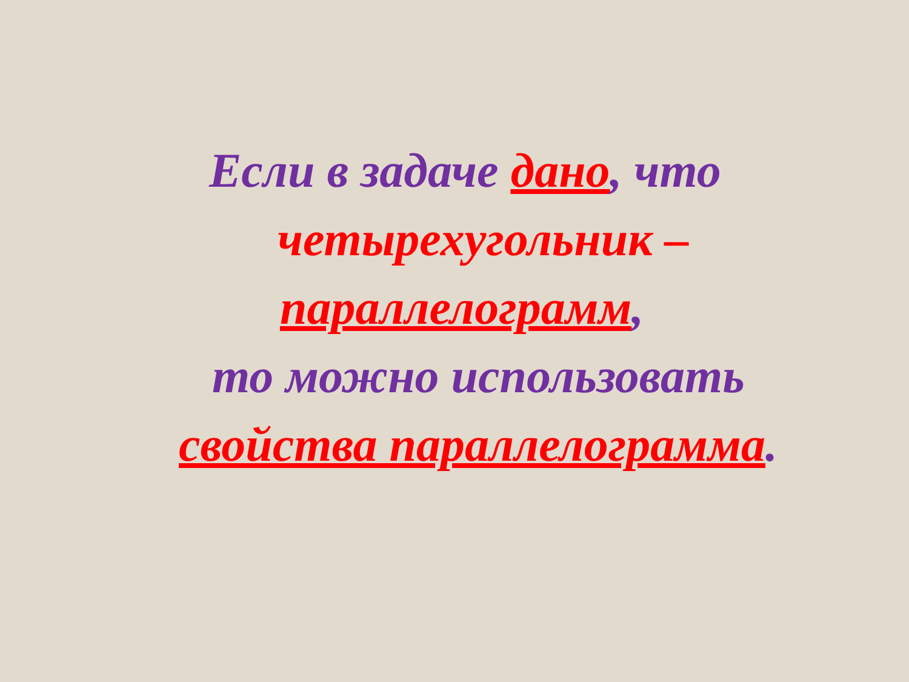Если в задаче дано, что
четырехугольник –
параллелограмм,
то можно использовать
свойства параллелограмма.